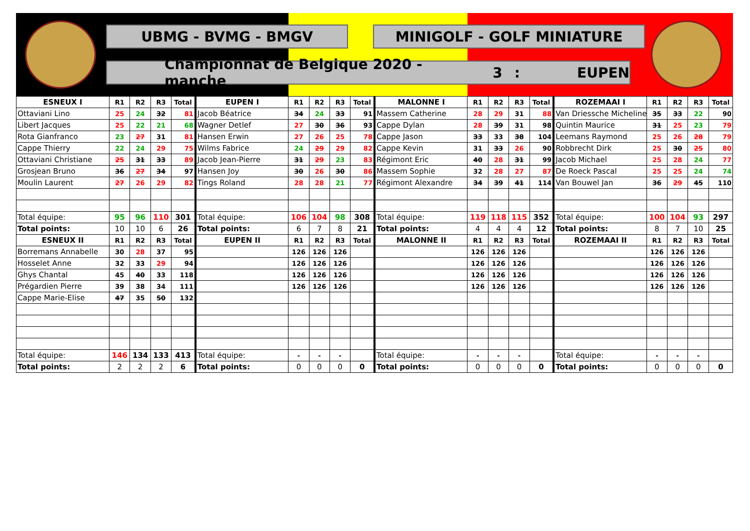UBMG - BVMG - BMGV MINIGOLF - GOLF MINIATURE
Championnat de Belgique 2020 - manche 3: EUPEN
| ESNEUX I | R1 | R2 | R3 | Total | EUPEN I | R1 | R2 | R3 | Total | MALONNE I | R1 | R2 | R3 | Total | ROZEMAAI I | R1 | R2 | R3 | Total |
| --- | --- | --- | --- | --- | --- | --- | --- | --- | --- | --- | --- | --- | --- | --- | --- | --- | --- | --- | --- |
| Ottaviani Lino | 25 | 24 | 32 | 81 | Jacob Béatrice | 34 | 24 | 33 | 91 | Massem Catherine | 28 | 29 | 31 | 88 | Van Driessche Micheline | 35 | 33 | 22 | 90 |
| Libert Jacques | 25 | 22 | 21 | 68 | Wagner Detlef | 27 | 30 | 36 | 93 | Cappe Dylan | 28 | 39 | 31 | 98 | Quintin Maurice | 31 | 25 | 23 | 79 |
| Rota Gianfranco | 23 | 27 | 31 | 81 | Hansen Erwin | 27 | 26 | 25 | 78 | Cappe Jason | 33 | 33 | 38 | 104 | Leemans Raymond | 25 | 26 | 28 | 79 |
| Cappe Thierry | 22 | 24 | 29 | 75 | Wilms Fabrice | 24 | 29 | 29 | 82 | Cappe Kevin | 31 | 33 | 26 | 90 | Robbrecht Dirk | 25 | 30 | 25 | 80 |
| Ottaviani Christiane | 25 | 31 | 33 | 89 | Jacob Jean-Pierre | 31 | 29 | 23 | 83 | Régimont Eric | 40 | 28 | 31 | 99 | Jacob Michael | 25 | 28 | 24 | 77 |
| Grosjean Bruno | 36 | 27 | 34 | 97 | Hansen Joy | 30 | 26 | 30 | 86 | Massem Sophie | 32 | 28 | 27 | 87 | De Roeck Pascal | 25 | 25 | 24 | 74 |
| Moulin Laurent | 27 | 26 | 29 | 82 | Tings Roland | 28 | 28 | 21 | 77 | Régimont Alexandre | 34 | 39 | 41 | 114 | Van Bouwel Jan | 36 | 29 | 45 | 110 |
| Total équipe: | 95 | 96 | 110 | 301 | Total équipe: | 106 | 104 | 98 | 308 | Total équipe: | 119 | 118 | 115 | 352 | Total équipe: | 100 | 104 | 93 | 297 |
| Total points: | 10 | 10 | 6 | 26 | Total points: | 6 | 7 | 8 | 21 | Total points: | 4 | 4 | 4 | 12 | Total points: | 8 | 7 | 10 | 25 |
| ESNEUX II | R1 | R2 | R3 | Total | EUPEN II | R1 | R2 | R3 | Total | MALONNE II | R1 | R2 | R3 | Total | ROZEMAAI II | R1 | R2 | R3 | Total |
| Borremans Annabelle | 30 | 28 | 37 | 95 | | 126 | 126 | 126 | | | 126 | 126 | 126 | | | 126 | 126 | 126 | |
| Hosselet Anne | 32 | 33 | 29 | 94 | | 126 | 126 | 126 | | | 126 | 126 | 126 | | | 126 | 126 | 126 | |
| Ghys Chantal | 45 | 40 | 33 | 118 | | 126 | 126 | 126 | | | 126 | 126 | 126 | | | 126 | 126 | 126 | |
| Prégardien Pierre | 39 | 38 | 34 | 111 | | 126 | 126 | 126 | | | 126 | 126 | 126 | | | 126 | 126 | 126 | |
| Cappe Marie-Elise | 47 | 35 | 50 | 132 | | | | | | | | | | | | | | | |
| Total équipe: | 146 | 134 | 133 | 413 | Total équipe: | - | - | - | | Total équipe: | - | - | - | | Total équipe: | - | - | - | |
| Total points: | 2 | 2 | 2 | 6 | Total points: | 0 | 0 | 0 | 0 | Total points: | 0 | 0 | 0 | 0 | Total points: | 0 | 0 | 0 | 0 |